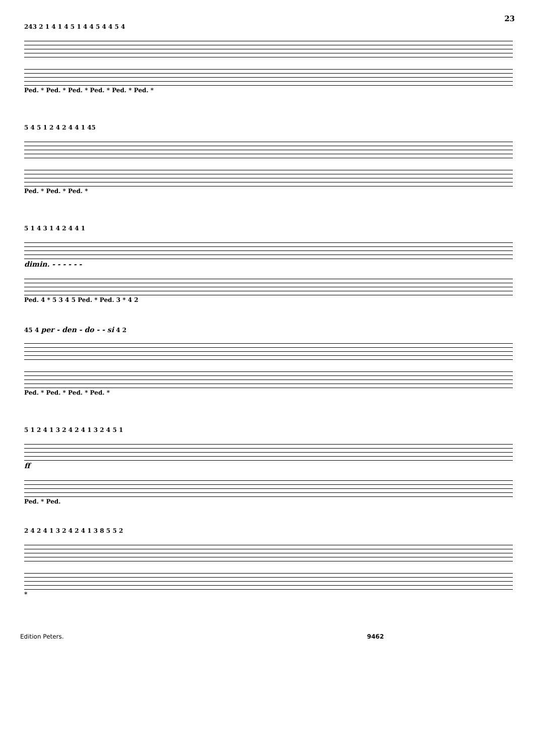23
243 2 1 4 1 4 5 1 4 4 5 4 4 5 4
Ped. * Ped. * Ped. * Ped. * Ped. * Ped. *
5 4 5 1 2 4 2 4 4 1 45
Ped. * Ped. * Ped. *
5 1 4 3 1 4 2 4 4 1
dimin. - - - - - -
Ped. 4 * 5 3 4 5 Ped. * Ped. 3 * 4 2
45 4 per - den - do - - si 4 2
Ped. * Ped. * Ped. * Ped. *
5 1 2 4 1 3 2 4 2 4 1 3 2 4 5 1
ff
Ped. * Ped.
2 4 2 4 1 3 2 4 2 4 1 3 8 5 5 2
*
Edition Peters. 9462